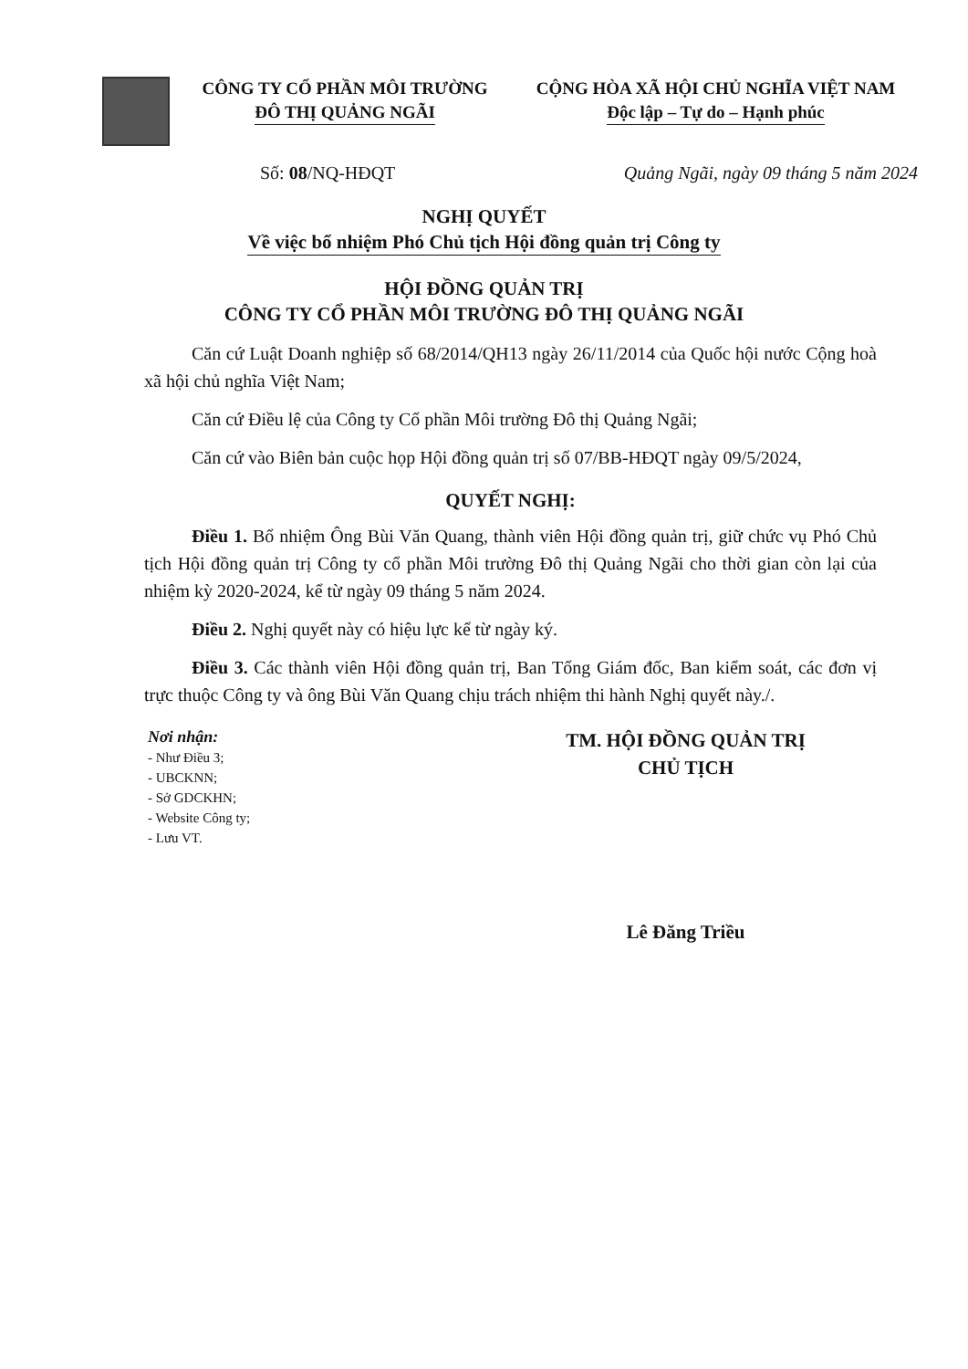CÔNG TY CỔ PHẦN MÔI TRƯỜNG
ĐÔ THỊ QUẢNG NGÃI
CỘNG HÒA XÃ HỘI CHỦ NGHĨA VIỆT NAM
Độc lập – Tự do – Hạnh phúc
Số: 08/NQ-HĐQT Quảng Ngãi, ngày 09 tháng 5 năm 2024
NGHỊ QUYẾT
Về việc bổ nhiệm Phó Chủ tịch Hội đồng quản trị Công ty
HỘI ĐỒNG QUẢN TRỊ
CÔNG TY CỔ PHẦN MÔI TRƯỜNG ĐÔ THỊ QUẢNG NGÃI
Căn cứ Luật Doanh nghiệp số 68/2014/QH13 ngày 26/11/2014 của Quốc hội nước Cộng hoà xã hội chủ nghĩa Việt Nam;
Căn cứ Điều lệ của Công ty Cổ phần Môi trường Đô thị Quảng Ngãi;
Căn cứ vào Biên bản cuộc họp Hội đồng quản trị số 07/BB-HĐQT ngày 09/5/2024,
QUYẾT NGHỊ:
Điều 1. Bổ nhiệm Ông Bùi Văn Quang, thành viên Hội đồng quản trị, giữ chức vụ Phó Chủ tịch Hội đồng quản trị Công ty cổ phần Môi trường Đô thị Quảng Ngãi cho thời gian còn lại của nhiệm kỳ 2020-2024, kể từ ngày 09 tháng 5 năm 2024.
Điều 2. Nghị quyết này có hiệu lực kể từ ngày ký.
Điều 3. Các thành viên Hội đồng quản trị, Ban Tổng Giám đốc, Ban kiểm soát, các đơn vị trực thuộc Công ty và ông Bùi Văn Quang chịu trách nhiệm thi hành Nghị quyết này./.
Nơi nhận:
- Như Điều 3;
- UBCKNN;
- Sở GDCKHN;
- Website Công ty;
- Lưu VT.
TM. HỘI ĐỒNG QUẢN TRỊ
CHỦ TỊCH
Lê Đăng Triều